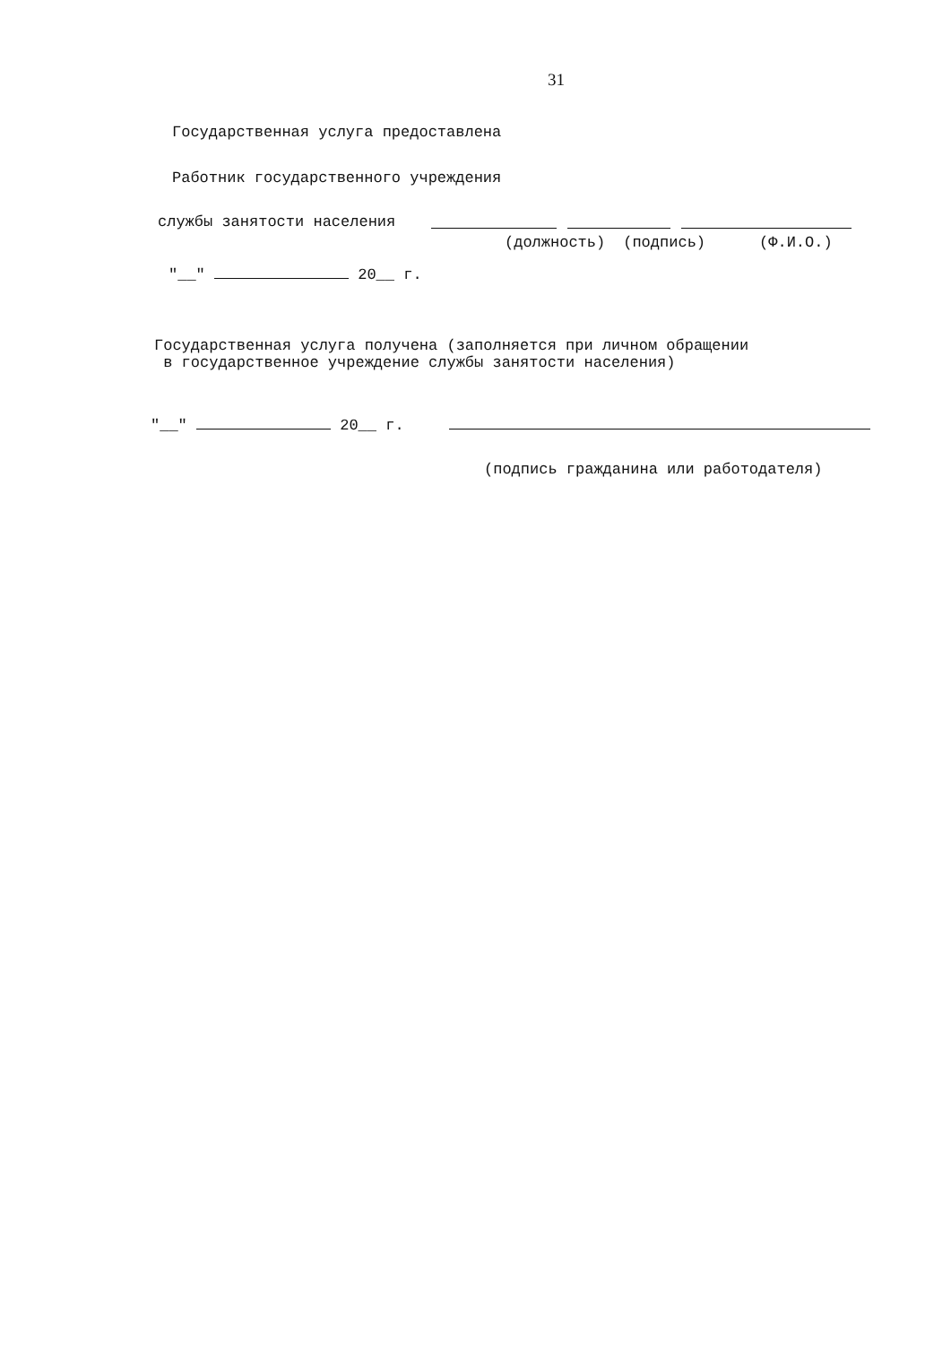31
Государственная услуга предоставлена
Работник государственного учреждения
службы занятости населения
(должность) (подпись) (Ф.И.О.)
"__" 20__ г.
Государственная услуга получена (заполняется при личном обращении
в государственное учреждение службы занятости населения)
"__" 20__ г.
(подпись гражданина или работодателя)